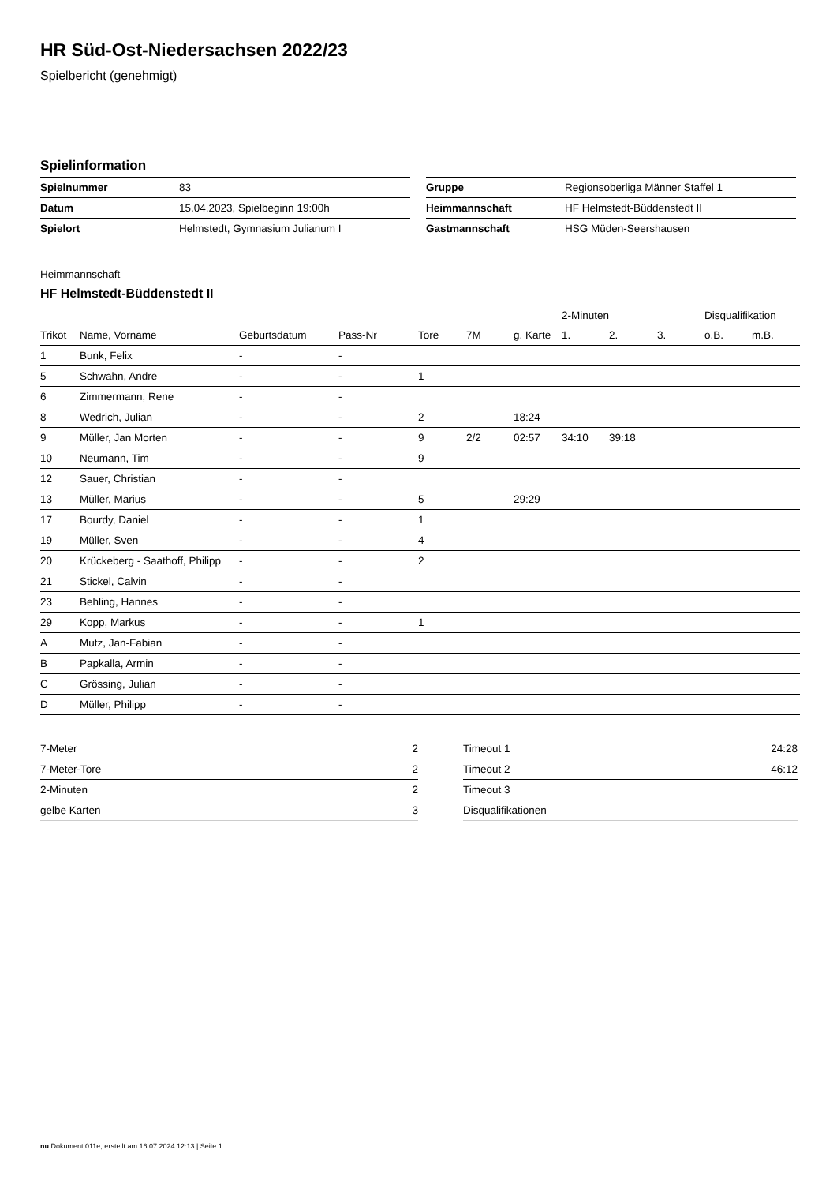HR Süd-Ost-Niedersachsen 2022/23
Spielbericht (genehmigt)
Spielinformation
| Spielnummer | 83 |
| Datum | 15.04.2023, Spielbeginn 19:00h |
| Spielort | Helmstedt, Gymnasium Julianum I |
| Gruppe | Regionsoberliga Männer Staffel 1 |
| Heimmannschaft | HF Helmstedt-Büddenstedt II |
| Gastmannschaft | HSG Müden-Seershausen |
Heimmannschaft
HF Helmstedt-Büddenstedt II
| | | | | | | | 2-Minuten | | | Disqualifikation | |
| --- | --- | --- | --- | --- | --- | --- | --- | --- | --- | --- | --- |
| Trikot | Name, Vorname | Geburtsdatum | Pass-Nr | Tore | 7M | g. Karte | 1. | 2. | 3. | o.B. | m.B. |
| 1 | Bunk, Felix | - | - | | | | | | | | |
| 5 | Schwahn, Andre | - | - | 1 | | | | | | | |
| 6 | Zimmermann, Rene | - | - | | | | | | | | |
| 8 | Wedrich, Julian | - | - | 2 | | 18:24 | | | | | |
| 9 | Müller, Jan Morten | - | - | 9 | 2/2 | 02:57 | 34:10 | 39:18 | | | |
| 10 | Neumann, Tim | - | - | 9 | | | | | | | |
| 12 | Sauer, Christian | - | - | | | | | | | | |
| 13 | Müller, Marius | - | - | 5 | | 29:29 | | | | | |
| 17 | Bourdy, Daniel | - | - | 1 | | | | | | | |
| 19 | Müller, Sven | - | - | 4 | | | | | | | |
| 20 | Krückeberg - Saathoff, Philipp | - | - | 2 | | | | | | | |
| 21 | Stickel, Calvin | - | - | | | | | | | | |
| 23 | Behling, Hannes | - | - | | | | | | | | |
| 29 | Kopp, Markus | - | - | 1 | | | | | | | |
| A | Mutz, Jan-Fabian | - | - | | | | | | | | |
| B | Papkalla, Armin | - | - | | | | | | | | |
| C | Grössing, Julian | - | - | | | | | | | | |
| D | Müller, Philipp | - | - | | | | | | | | |
| 7-Meter | 2 |
| 7-Meter-Tore | 2 |
| 2-Minuten | 2 |
| gelbe Karten | 3 |
| Timeout 1 | 24:28 |
| Timeout 2 | 46:12 |
| Timeout 3 | |
| Disqualifikationen | |
nu.Dokument 011e, erstellt am 16.07.2024 12:13 | Seite 1